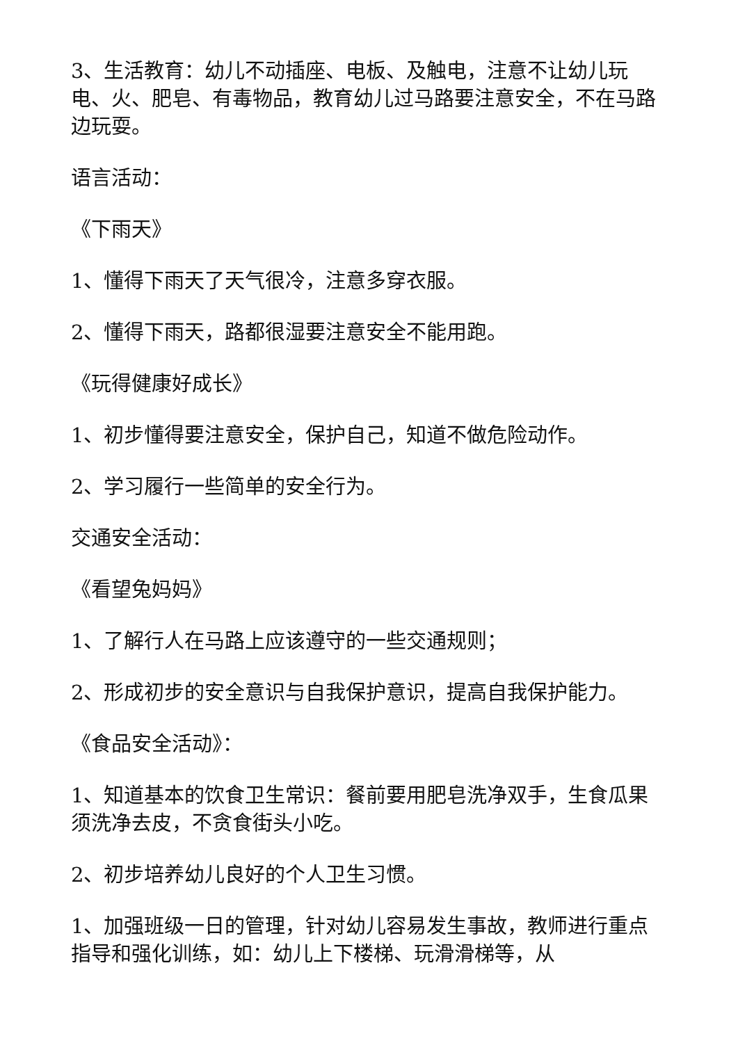3、生活教育：幼儿不动插座、电板、及触电，注意不让幼儿玩电、火、肥皂、有毒物品，教育幼儿过马路要注意安全，不在马路边玩耍。
语言活动：
《下雨天》
1、懂得下雨天了天气很冷，注意多穿衣服。
2、懂得下雨天，路都很湿要注意安全不能用跑。
《玩得健康好成长》
1、初步懂得要注意安全，保护自己，知道不做危险动作。
2、学习履行一些简单的安全行为。
交通安全活动：
《看望兔妈妈》
1、了解行人在马路上应该遵守的一些交通规则；
2、形成初步的安全意识与自我保护意识，提高自我保护能力。
《食品安全活动》：
1、知道基本的饮食卫生常识：餐前要用肥皂洗净双手，生食瓜果须洗净去皮，不贪食街头小吃。
2、初步培养幼儿良好的个人卫生习惯。
1、加强班级一日的管理，针对幼儿容易发生事故，教师进行重点指导和强化训练，如：幼儿上下楼梯、玩滑滑梯等，从